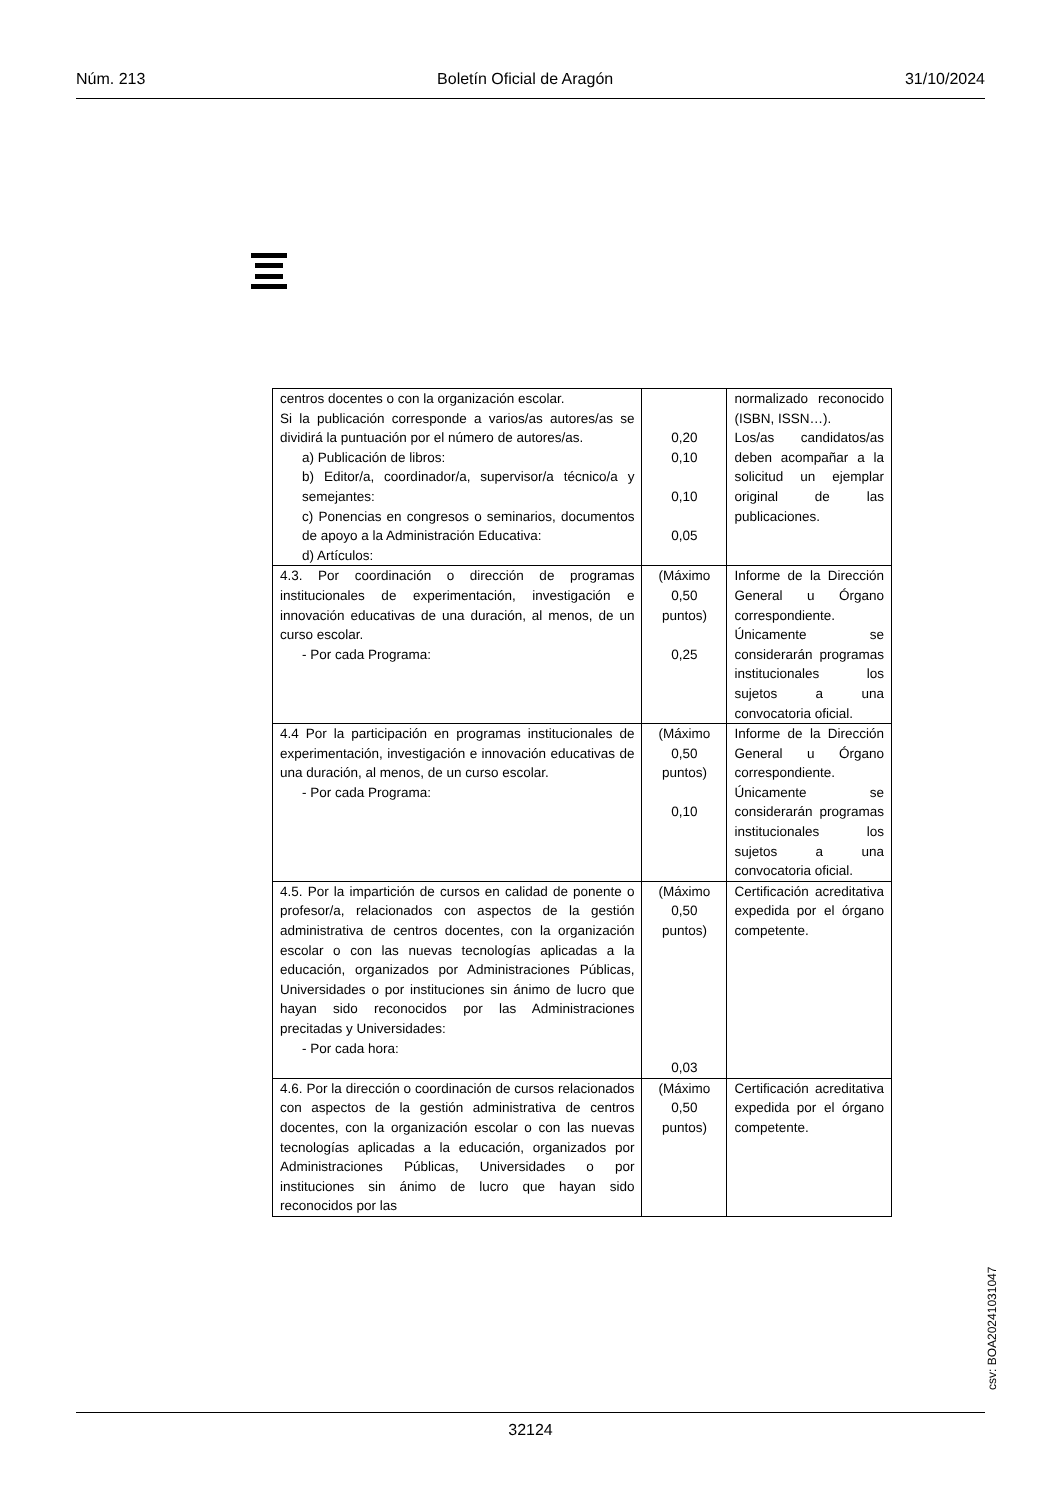Núm. 213 Boletín Oficial de Aragón 31/10/2024
| centros docentes o con la organización escolar. Si la publicación corresponde a varios/as autores/as se dividirá la puntuación por el número de autores/as. a) Publicación de libros: b) Editor/a, coordinador/a, supervisor/a técnico/a y semejantes: c) Ponencias en congresos o seminarios, documentos de apoyo a la Administración Educativa: d) Artículos: | 0,20 0,10 0,10 0,05 | normalizado reconocido (ISBN, ISSN…). Los/as candidatos/as deben acompañar a la solicitud un ejemplar original de las publicaciones. |
| 4.3. Por coordinación o dirección de programas institucionales de experimentación, investigación e innovación educativas de una duración, al menos, de un curso escolar. - Por cada Programa: | (Máximo 0,50 puntos) 0,25 | Informe de la Dirección General u Órgano correspondiente. Únicamente se considerarán programas institucionales los sujetos a una convocatoria oficial. |
| 4.4 Por la participación en programas institucionales de experimentación, investigación e innovación educativas de una duración, al menos, de un curso escolar. - Por cada Programa: | (Máximo 0,50 puntos) 0,10 | Informe de la Dirección General u Órgano correspondiente. Únicamente se considerarán programas institucionales los sujetos a una convocatoria oficial. |
| 4.5. Por la impartición de cursos en calidad de ponente o profesor/a, relacionados con aspectos de la gestión administrativa de centros docentes, con la organización escolar o con las nuevas tecnologías aplicadas a la educación, organizados por Administraciones Públicas, Universidades o por instituciones sin ánimo de lucro que hayan sido reconocidos por las Administraciones precitadas y Universidades: - Por cada hora: | (Máximo 0,50 puntos) 0,03 | Certificación acreditativa expedida por el órgano competente. |
| 4.6. Por la dirección o coordinación de cursos relacionados con aspectos de la gestión administrativa de centros docentes, con la organización escolar o con las nuevas tecnologías aplicadas a la educación, organizados por Administraciones Públicas, Universidades o por instituciones sin ánimo de lucro que hayan sido reconocidos por las | (Máximo 0,50 puntos) | Certificación acreditativa expedida por el órgano competente. |
csv: BOA20241031047
32124